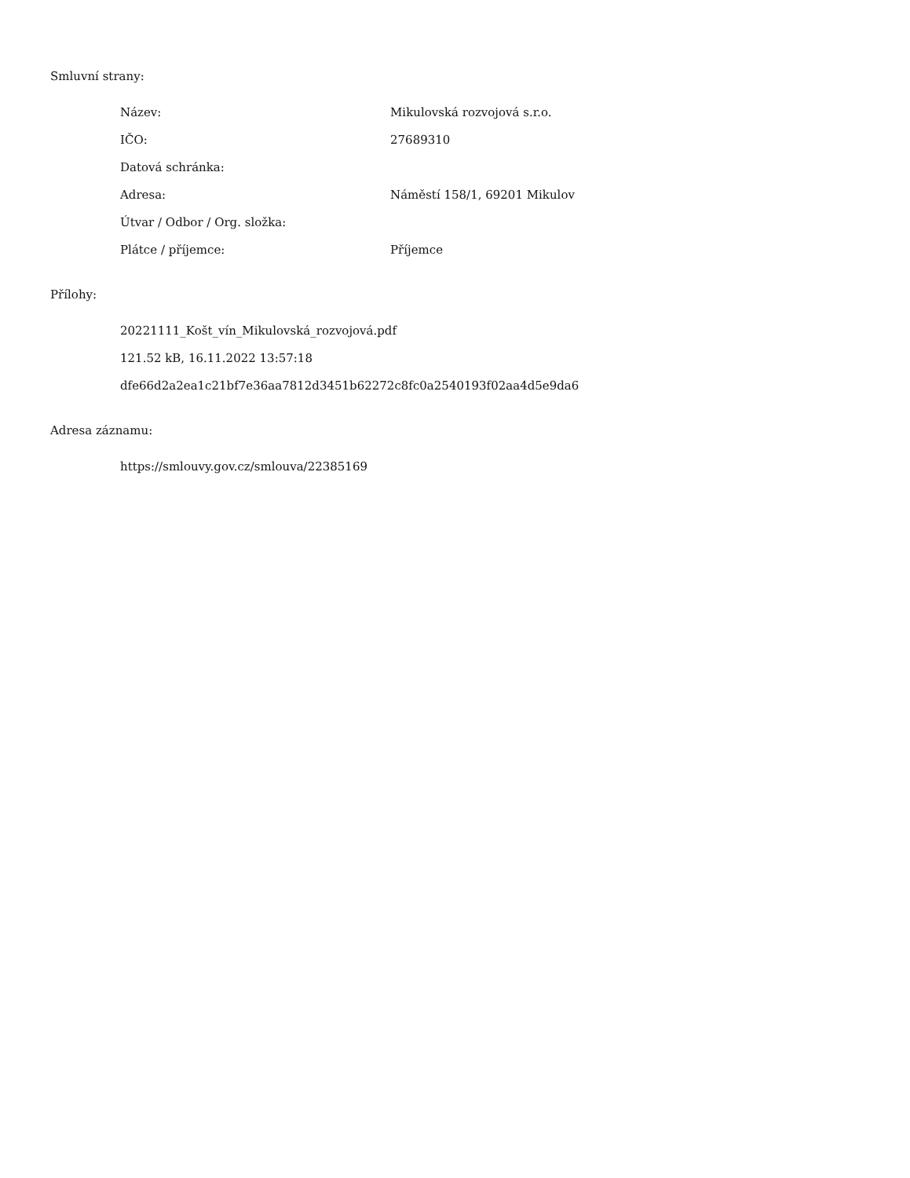Smluvní strany:
| Název: | Mikulovská rozvojová s.r.o. |
| IČO: | 27689310 |
| Datová schránka: | |
| Adresa: | Náměstí 158/1, 69201 Mikulov |
| Útvar / Odbor / Org. složka: | |
| Plátce / příjemce: | Příjemce |
Přílohy:
20221111_Košt_vín_Mikulovská_rozvojová.pdf
121.52 kB, 16.11.2022 13:57:18
dfe66d2a2ea1c21bf7e36aa7812d3451b62272c8fc0a2540193f02aa4d5e9da6
Adresa záznamu:
https://smlouvy.gov.cz/smlouva/22385169